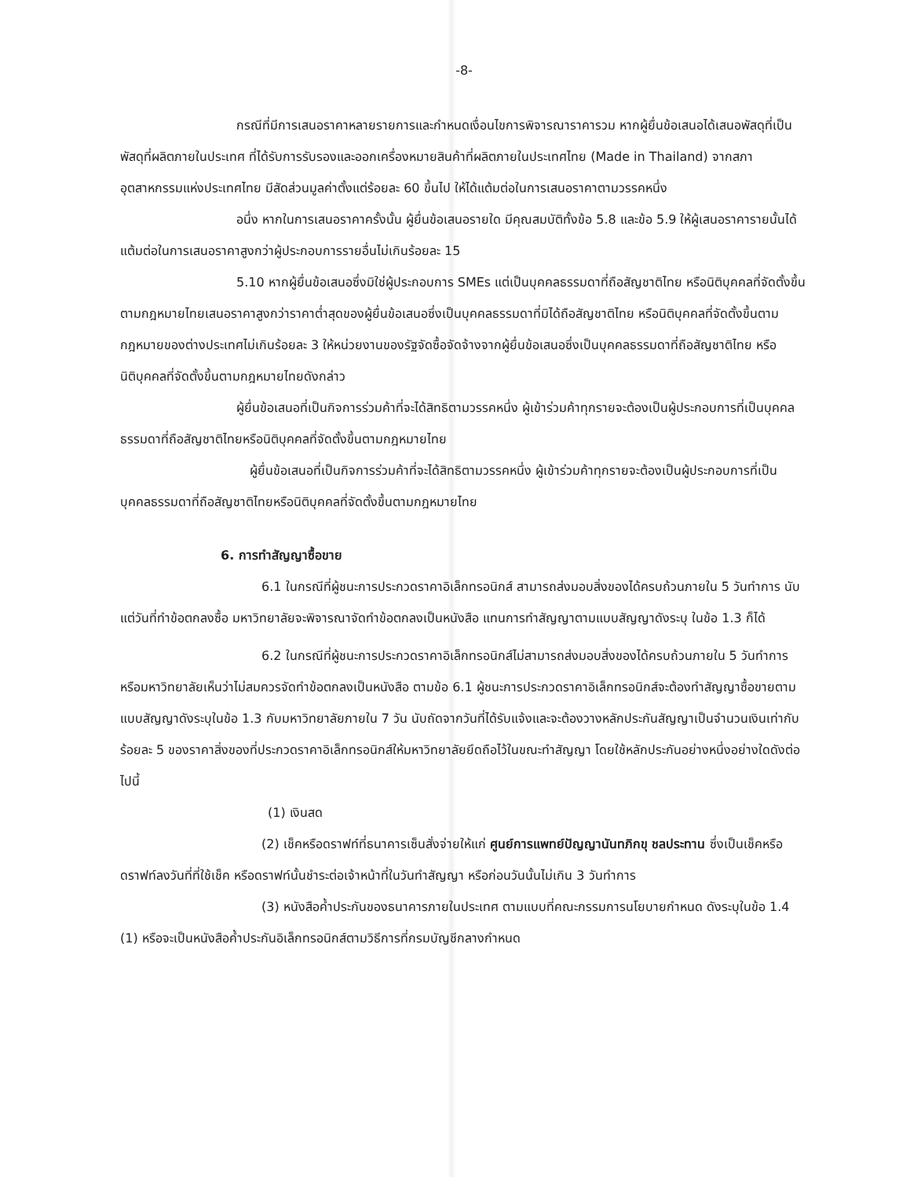-8-
กรณีที่มีการเสนอราคาหลายรายการและกำหนดเงื่อนไขการพิจารณาราคารวม หากผู้ยื่นข้อเสนอได้เสนอพัสดุที่เป็นพัสดุที่ผลิตภายในประเทศ ที่ได้รับการรับรองและออกเครื่องหมายสินค้าที่ผลิตภายในประเทศไทย (Made in Thailand) จากสภาอุตสาหกรรมแห่งประเทศไทย มีสัดส่วนมูลค่าตั้งแต่ร้อยละ 60 ขึ้นไป ให้ได้แต้มต่อในการเสนอราคาตามวรรคหนึ่ง
อนึ่ง หากในการเสนอราคาครั้งนั้น ผู้ยื่นข้อเสนอรายใด มีคุณสมบัติทั้งข้อ 5.8 และข้อ 5.9 ให้ผู้เสนอราคารายนั้นได้แต้มต่อในการเสนอราคาสูงกว่าผู้ประกอบการรายอื่นไม่เกินร้อยละ 15
5.10 หากผู้ยื่นข้อเสนอซึ่งมิใช่ผู้ประกอบการ SMEs แต่เป็นบุคคลธรรมดาที่ถือสัญชาติไทย หรือนิติบุคคลที่จัดตั้งขึ้นตามกฎหมายไทยเสนอราคาสูงกว่าราคาต่ำสุดของผู้ยื่นข้อเสนอซึ่งเป็นบุคคลธรรมดาที่มิได้ถือสัญชาติไทย หรือนิติบุคคลที่จัดตั้งขึ้นตามกฎหมายของต่างประเทศไม่เกินร้อยละ 3 ให้หน่วยงานของรัฐจัดซื้อจัดจ้างจากผู้ยื่นข้อเสนอซึ่งเป็นบุคคลธรรมดาที่ถือสัญชาติไทย หรือนิติบุคคลที่จัดตั้งขึ้นตามกฎหมายไทยดังกล่าว
ผู้ยื่นข้อเสนอที่เป็นกิจการร่วมค้าที่จะได้สิทธิตามวรรคหนึ่ง ผู้เข้าร่วมค้าทุกรายจะต้องเป็นผู้ประกอบการที่เป็นบุคคลธรรมดาที่ถือสัญชาติไทยหรือนิติบุคคลที่จัดตั้งขึ้นตามกฎหมายไทย
ผู้ยื่นข้อเสนอที่เป็นกิจการร่วมค้าที่จะได้สิทธิตามวรรคหนึ่ง ผู้เข้าร่วมค้าทุกรายจะต้องเป็นผู้ประกอบการที่เป็นบุคคลธรรมดาที่ถือสัญชาติไทยหรือนิติบุคคลที่จัดตั้งขึ้นตามกฎหมายไทย
6. การทำสัญญาซื้อขาย
6.1 ในกรณีที่ผู้ชนะการประกวดราคาอิเล็กทรอนิกส์ สามารถส่งมอบสิ่งของได้ครบถ้วนภายใน 5 วันทำการ นับแต่วันที่ทำข้อตกลงซื้อ มหาวิทยาลัยจะพิจารณาจัดทำข้อตกลงเป็นหนังสือ แทนการทำสัญญาตามแบบสัญญาดังระบุ ในข้อ 1.3 ก็ได้
6.2 ในกรณีที่ผู้ชนะการประกวดราคาอิเล็กทรอนิกส์ไม่สามารถส่งมอบสิ่งของได้ครบถ้วนภายใน 5 วันทำการ หรือมหาวิทยาลัยเห็นว่าไม่สมควรจัดทำข้อตกลงเป็นหนังสือ ตามข้อ 6.1 ผู้ชนะการประกวดราคาอิเล็กทรอนิกส์จะต้องทำสัญญาซื้อขายตามแบบสัญญาดังระบุในข้อ 1.3 กับมหาวิทยาลัยภายใน 7 วัน นับถัดจากวันที่ได้รับแจ้งและจะต้องวางหลักประกันสัญญาเป็นจำนวนเงินเท่ากับร้อยละ 5 ของราคาสิ่งของที่ประกวดราคาอิเล็กทรอนิกส์ให้มหาวิทยาลัยยึดถือไว้ในขณะทำสัญญา โดยใช้หลักประกันอย่างหนึ่งอย่างใดดังต่อไปนี้
(1) เงินสด
(2) เช็คหรือดราฟท์ที่ธนาคารเซ็นสั่งจ่ายให้แก่ ศูนย์การแพทย์ปัญญานันทภิกขุ ชลประทาน ซึ่งเป็นเช็คหรือดราฟท์ลงวันที่ที่ใช้เช็ค หรือดราฟท์นั้นชำระต่อเจ้าหน้าที่ในวันทำสัญญา หรือก่อนวันนั้นไม่เกิน 3 วันทำการ
(3) หนังสือค้ำประกันของธนาคารภายในประเทศ ตามแบบที่คณะกรรมการนโยบายกำหนด ดังระบุในข้อ 1.4 (1) หรือจะเป็นหนังสือค้ำประกันอิเล็กทรอนิกส์ตามวิธีการที่กรมบัญชีกลางกำหนด